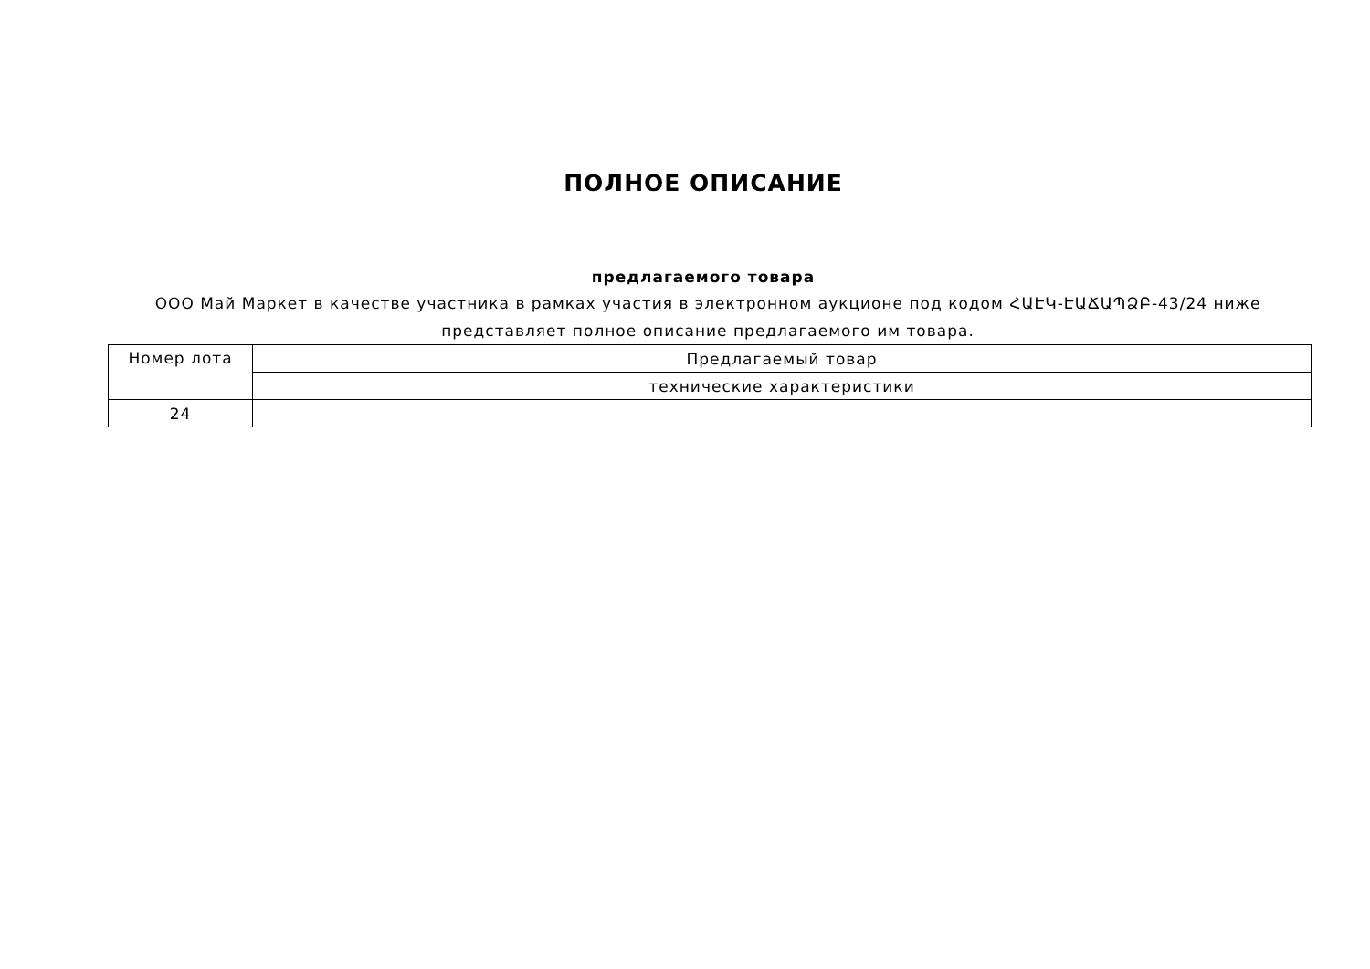ПОЛНОЕ ОПИСАНИЕ
предлагаемого товара
ООО Май Маркет в качестве участника в рамках участия в электронном аукционе под кодом ՀԱԷԿ-ԷԱՃԱՊՁԲ-43/24 ниже представляет полное описание предлагаемого им товара.
| Номер лота | Предлагаемый товар |
| | технические характеристики |
| 24 | |